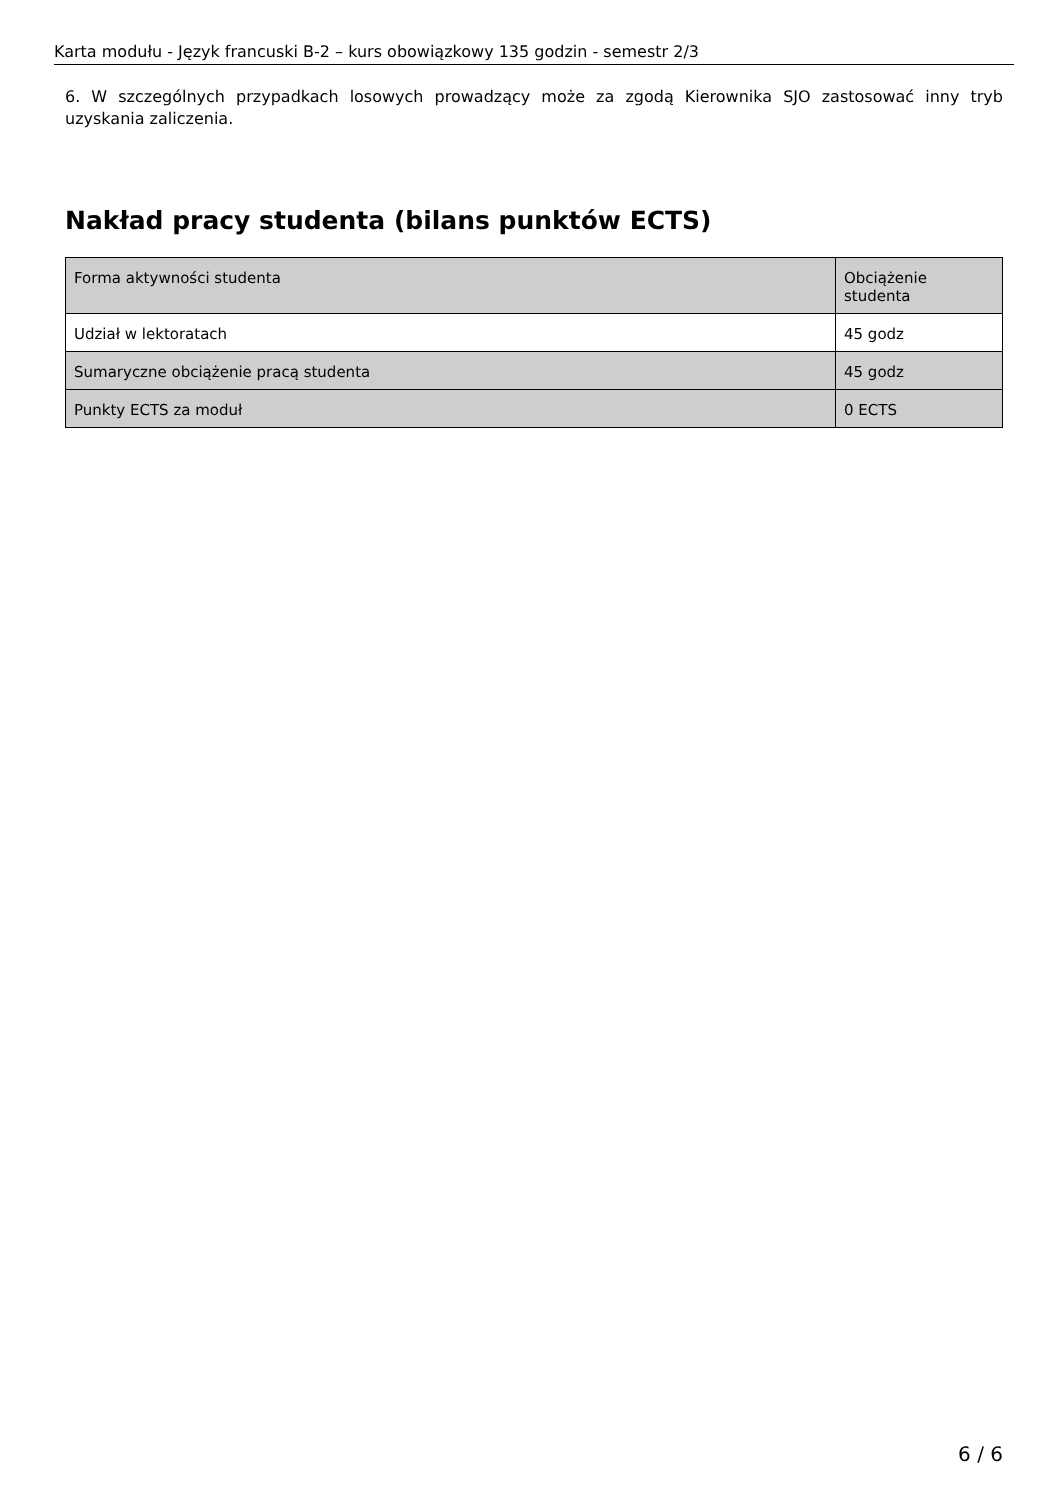Karta modułu - Język francuski B-2 – kurs obowiązkowy 135 godzin - semestr 2/3
6. W szczególnych przypadkach losowych prowadzący może za zgodą Kierownika SJO zastosować inny tryb uzyskania zaliczenia.
Nakład pracy studenta (bilans punktów ECTS)
| Forma aktywności studenta | Obciążenie studenta |
| --- | --- |
| Udział w lektoratach | 45 godz |
| Sumaryczne obciążenie pracą studenta | 45 godz |
| Punkty ECTS za moduł | 0 ECTS |
6 / 6